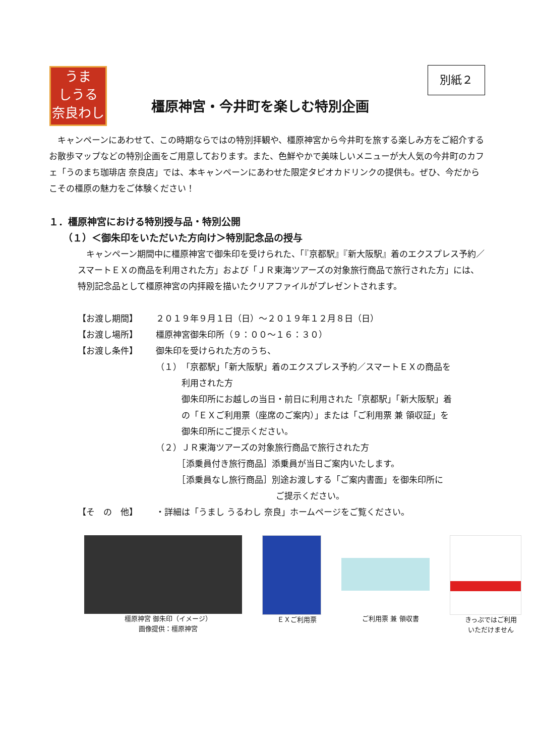うま
しうる
奈良わし
別紙２
橿原神宮・今井町を楽しむ特別企画
　キャンペーンにあわせて、この時期ならではの特別拝観や、橿原神宮から今井町を旅する楽しみ方をご紹介するお散歩マップなどの特別企画をご用意しております。また、色鮮やかで美味しいメニューが大人気の今井町のカフェ「うのまち珈琲店 奈良店」では、本キャンペーンにあわせた限定タピオカドリンクの提供も。ぜひ、今だからこその橿原の魅力をご体験ください！
１．橿原神宮における特別授与品・特別公開
（１）＜御朱印をいただいた方向け＞特別記念品の授与
　キャンペーン期間中に橿原神宮で御朱印を受けられた、「『京都駅』『新大阪駅』着のエクスプレス予約／スマートＥＸの商品を利用された方」および「ＪＲ東海ツアーズの対象旅行商品で旅行された方」には、特別記念品として橿原神宮の内拝殿を描いたクリアファイルがプレゼントされます。
【お渡し期間】 ２０１９年９月１日（日）～２０１９年１２月８日（日）
【お渡し場所】 橿原神宮御朱印所（９：００～１６：３０）
【お渡し条件】 御朱印を受けられた方のうち、
（１）「京都駅」「新大阪駅」着のエクスプレス予約／スマートＥＸの商品を
　　　利用された方
　　　御朱印所にお越しの当日・前日に利用された「京都駅」「新大阪駅」着
　　　の「ＥＸご利用票（座席のご案内）」または「ご利用票 兼 領収証」を
　　　御朱印所にご提示ください。
（２）ＪＲ東海ツアーズの対象旅行商品で旅行された方
　　　［添乗員付き旅行商品］添乗員が当日ご案内いたします。
　　　［添乗員なし旅行商品］別途お渡しする「ご案内書面」を御朱印所に
　　　　　　　　　　　　　　ご提示ください。
【そ　の　他】 ・詳細は「うまし うるわし 奈良」ホームページをご覧ください。
橿原神宮 御朱印（イメージ）
画像提供：橿原神宮
ＥＸご利用票 ご利用票 兼 領収書 きっぷではご利用
いただけません